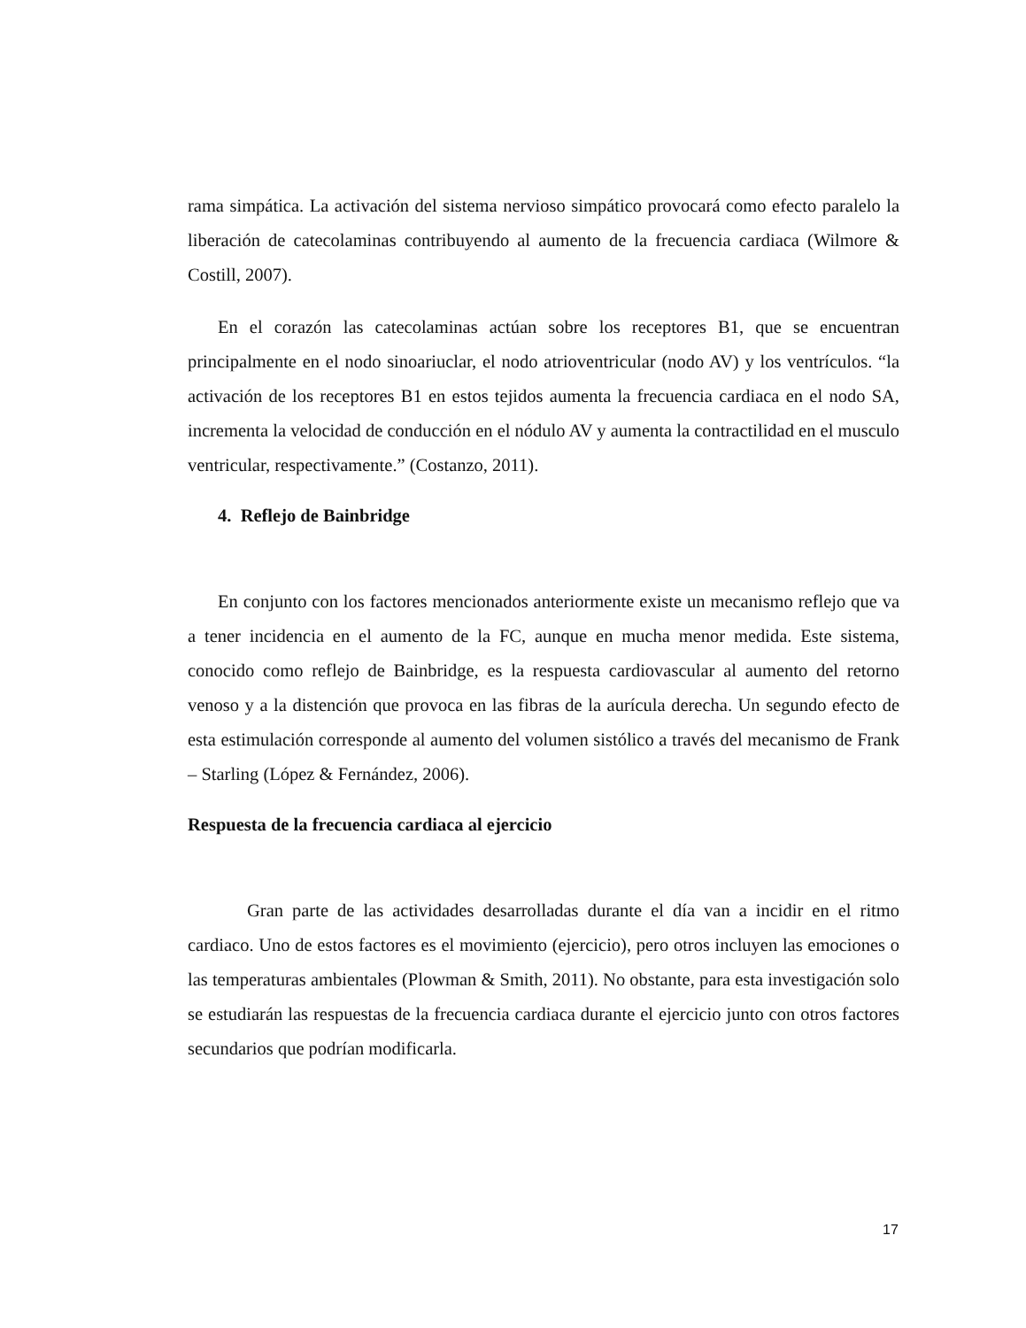rama simpática. La activación del sistema nervioso simpático provocará como efecto paralelo la liberación de catecolaminas contribuyendo al aumento de la frecuencia cardiaca (Wilmore & Costill, 2007).
En el corazón las catecolaminas actúan sobre los receptores B1, que se encuentran principalmente en el nodo sinoariuclar, el nodo atrioventricular (nodo AV) y los ventrículos. “la activación de los receptores B1 en estos tejidos aumenta la frecuencia cardiaca en el nodo SA, incrementa la velocidad de conducción en el nódulo AV y aumenta la contractilidad en el musculo ventricular, respectivamente.” (Costanzo, 2011).
4. Reflejo de Bainbridge
En conjunto con los factores mencionados anteriormente existe un mecanismo reflejo que va a tener incidencia en el aumento de la FC, aunque en mucha menor medida. Este sistema, conocido como reflejo de Bainbridge, es la respuesta cardiovascular al aumento del retorno venoso y a la distención que provoca en las fibras de la aurícula derecha. Un segundo efecto de esta estimulación corresponde al aumento del volumen sistólico a través del mecanismo de Frank – Starling (López & Fernández, 2006).
Respuesta de la frecuencia cardiaca al ejercicio
Gran parte de las actividades desarrolladas durante el día van a incidir en el ritmo cardiaco. Uno de estos factores es el movimiento (ejercicio), pero otros incluyen las emociones o las temperaturas ambientales (Plowman & Smith, 2011). No obstante, para esta investigación solo se estudiarán las respuestas de la frecuencia cardiaca durante el ejercicio junto con otros factores secundarios que podrían modificarla.
17